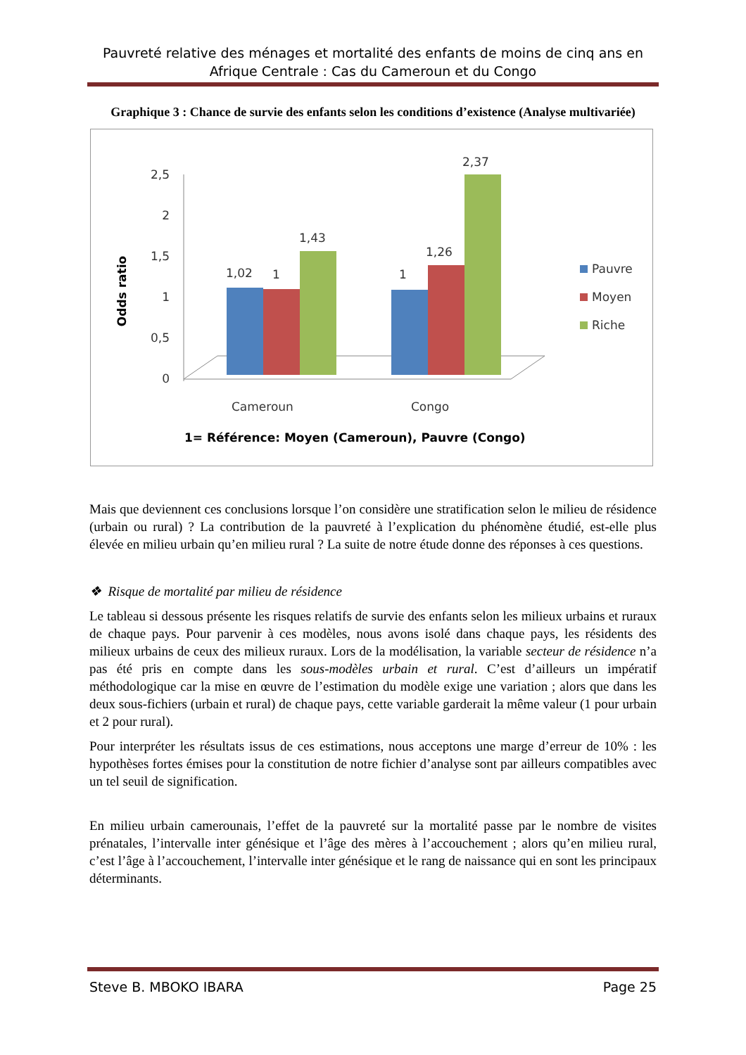Pauvreté relative des ménages et mortalité des enfants de moins de cinq ans en Afrique Centrale : Cas du Cameroun et du Congo
Graphique 3 : Chance de survie des enfants selon les conditions d’existence (Analyse multivariée)
Odds ratio
2,5
2
1,5
1
0,5
0
1,02
1
1,43
1
1,26
2,37
Cameroun
Congo
Pauvre
Moyen
Riche
1= Référence: Moyen (Cameroun), Pauvre (Congo)
Mais que deviennent ces conclusions lorsque l’on considère une stratification selon le milieu de résidence (urbain ou rural) ? La contribution de la pauvreté à l’explication du phénomène étudié, est-elle plus élevée en milieu urbain qu’en milieu rural ? La suite de notre étude donne des réponses à ces questions.
❖ Risque de mortalité par milieu de résidence
Le tableau si dessous présente les risques relatifs de survie des enfants selon les milieux urbains et ruraux de chaque pays. Pour parvenir à ces modèles, nous avons isolé dans chaque pays, les résidents des milieux urbains de ceux des milieux ruraux. Lors de la modélisation, la variable secteur de résidence n’a pas été pris en compte dans les sous-modèles urbain et rural. C’est d’ailleurs un impératif méthodologique car la mise en œuvre de l’estimation du modèle exige une variation ; alors que dans les deux sous-fichiers (urbain et rural) de chaque pays, cette variable garderait la même valeur (1 pour urbain et 2 pour rural).
Pour interpréter les résultats issus de ces estimations, nous acceptons une marge d’erreur de 10% : les hypothèses fortes émises pour la constitution de notre fichier d’analyse sont par ailleurs compatibles avec un tel seuil de signification.
En milieu urbain camerounais, l’effet de la pauvreté sur la mortalité passe par le nombre de visites prénatales, l’intervalle inter génésique et l’âge des mères à l’accouchement ; alors qu’en milieu rural, c’est l’âge à l’accouchement, l’intervalle inter génésique et le rang de naissance qui en sont les principaux déterminants.
Steve B. MBOKO IBARA Page 25